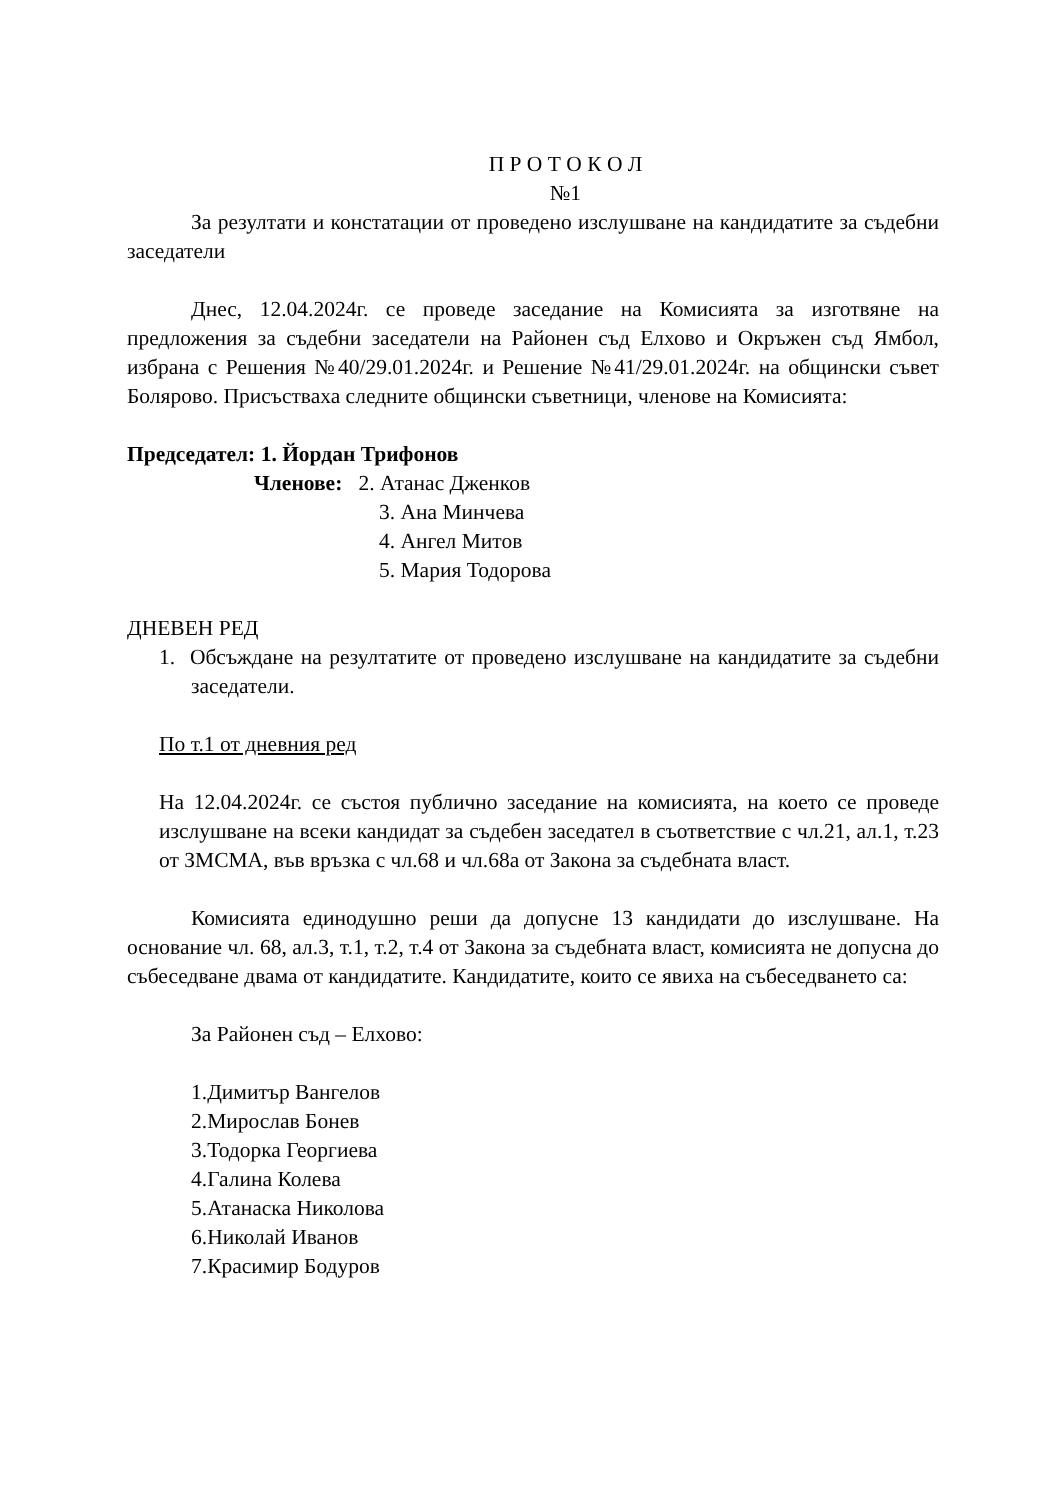П Р О Т О К О Л
№1
За резултати и констатации от проведено изслушване на кандидатите за съдебни заседатели
Днес, 12.04.2024г. се проведе заседание на Комисията за изготвяне на предложения за съдебни заседатели на Районен съд Елхово и Окръжен съд Ямбол, избрана с Решения №40/29.01.2024г. и Решение №41/29.01.2024г. на общински съвет Болярово. Присъстваха следните общински съветници, членове на Комисията:
Председател: 1. Йордан Трифонов
Членове: 2. Атанас Дженков
3. Ана Минчева
4. Ангел Митов
5. Мария Тодорова
ДНЕВЕН РЕД
1. Обсъждане на резултатите от проведено изслушване на кандидатите за съдебни заседатели.
По т.1 от дневния ред
На 12.04.2024г. се състоя публично заседание на комисията, на което се проведе изслушване на всеки кандидат за съдебен заседател в съответствие с чл.21, ал.1, т.23 от ЗМСМА, във връзка с чл.68 и чл.68а от Закона за съдебната власт.
Комисията единодушно реши да допусне 13 кандидати до изслушване. На основание чл. 68, ал.3, т.1, т.2, т.4 от Закона за съдебната власт, комисията не допусна до събеседване двама от кандидатите. Кандидатите, които се явиха на събеседването са:
За Районен съд – Елхово:
1.Димитър Вангелов
2.Мирослав Бонев
3.Тодорка Георгиева
4.Галина Колева
5.Атанаска Николова
6.Николай Иванов
7.Красимир Бодуров